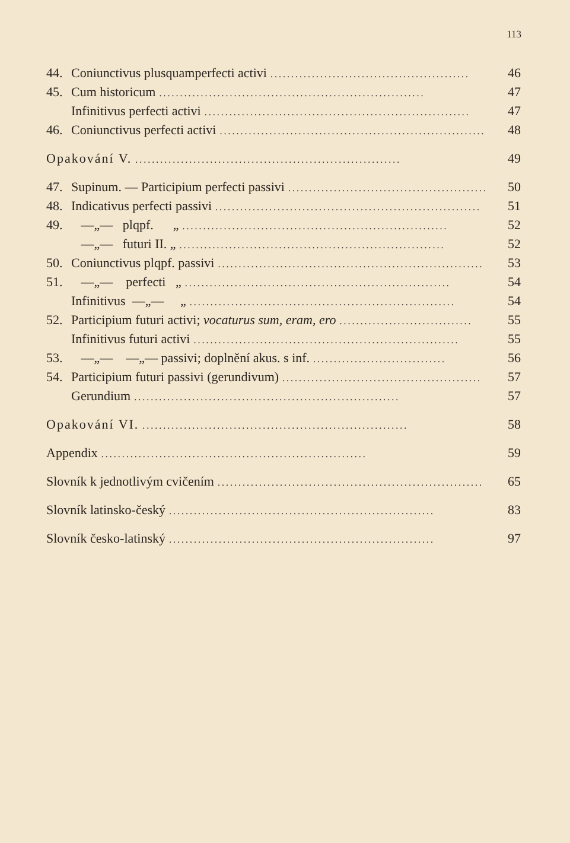113
44. Coniunctivus plusquamperfecti activi................................................ 46
45. Cum historicum................................................................ 47
Infinitivus perfecti activi................................................................ 47
46. Coniunctivus perfecti activi................................................................ 48
Opakování V................................................................. 49
47. Supinum. — Participium perfecti passivi................................................ 50
48. Indicativus perfecti passivi................................................................ 51
49. —„— plqpf. „................................................................ 52
—„— futuri II. „................................................................ 52
50. Coniunctivus plqpf. passivi................................................................ 53
51. —„— perfecti „................................................................ 54
Infinitivus —„— „................................................................ 54
52. Participium futuri activi; vocaturus sum, eram, ero................................ 55
Infinitivus futuri activi................................................................ 55
53. —„— —„— passivi; doplnění akus. s inf................................. 56
54. Participium futuri passivi (gerundivum)................................................ 57
Gerundium................................................................ 57
Opakování VI................................................................. 58
Appendix................................................................ 59
Slovník k jednotlivým cvičením................................................................ 65
Slovník latinsko-český................................................................ 83
Slovník česko-latinský................................................................ 97